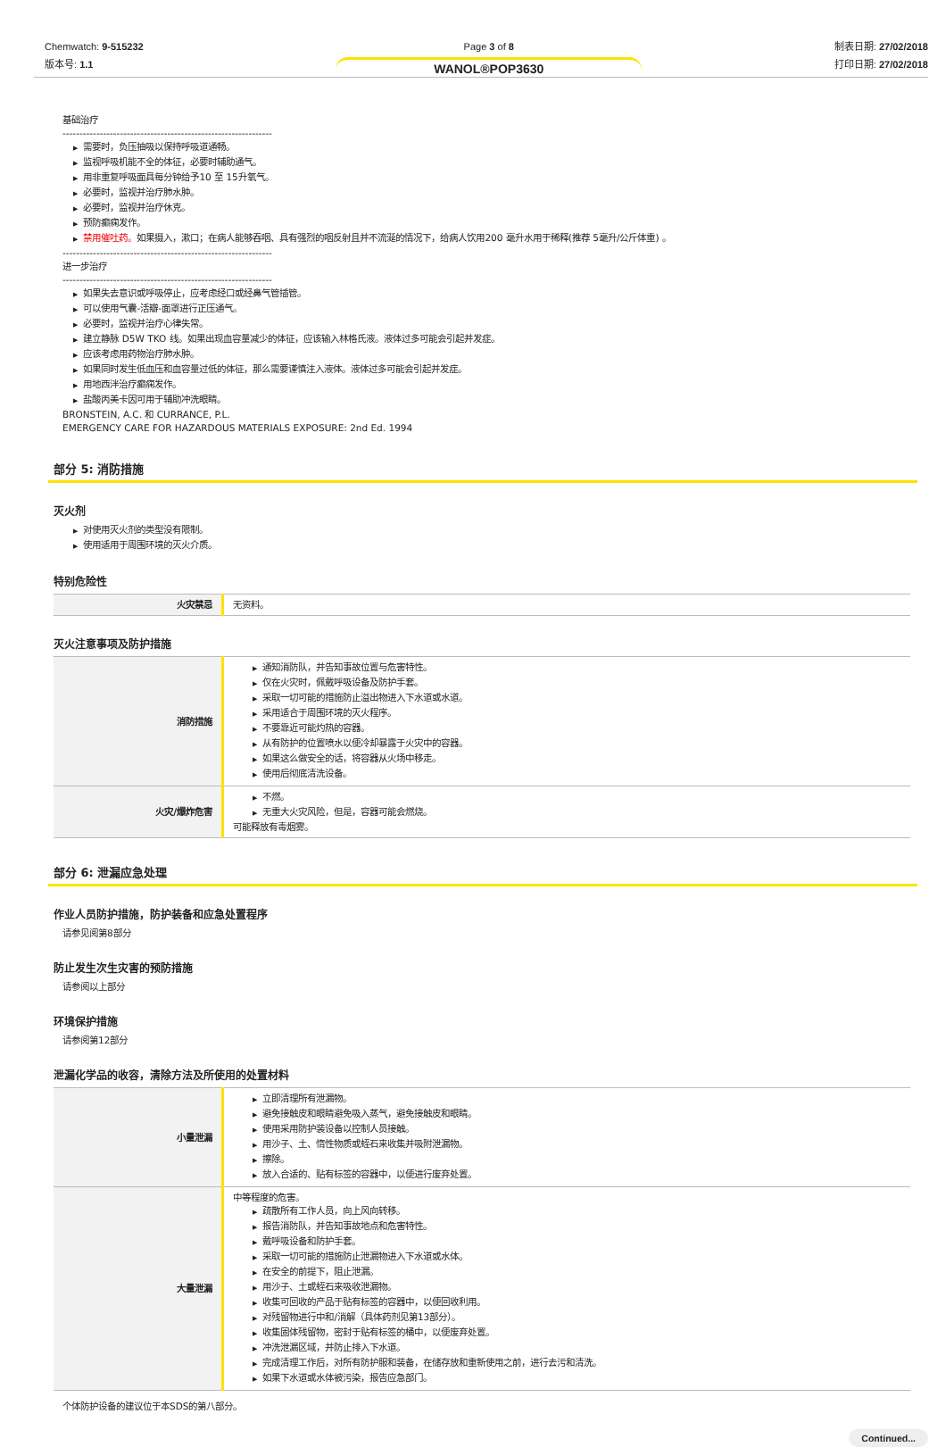Chemwatch: 9-515232
版本号: 1.1
Page 3 of 8
WANOL®POP3630
制表日期: 27/02/2018
打印日期: 27/02/2018
基础治疗
--------------------------------------------------------------
▶ 需要时，负压抽吸以保持呼吸道通畅。
▶ 监视呼吸机能不全的体征，必要时辅助通气。
▶ 用非重复呼吸面具每分钟给予10 至 15升氧气。
▶ 必要时，监视并治疗肺水肿。
▶ 必要时，监视并治疗休克。
▶ 预防癫痫发作。
▶ 禁用催吐药。如果摄入，漱口；在病人能够吞咽、具有强烈的咽反射且并不流涎的情况下，给病人饮用200 毫升水用于稀释(推荐 5毫升/公斤体重) 。
--------------------------------------------------------------
进一步治疗
--------------------------------------------------------------
▶ 如果失去意识或呼吸停止，应考虑经口或经鼻气管插管。
▶ 可以使用气囊-活瓣-面罩进行正压通气。
▶ 必要时，监视并治疗心律失常。
▶ 建立静脉 D5W TKO 线。如果出现血容量减少的体征，应该输入林格氏液。液体过多可能会引起并发症。
▶ 应该考虑用药物治疗肺水肿。
▶ 如果同时发生低血压和血容量过低的体征，那么需要谨慎注入液体。液体过多可能会引起并发症。
▶ 用地西泮治疗癫痫发作。
▶ 盐酸丙美卡因可用于辅助冲洗眼睛。
BRONSTEIN, A.C. 和 CURRANCE, P.L.
EMERGENCY CARE FOR HAZARDOUS MATERIALS EXPOSURE: 2nd Ed. 1994
部分 5: 消防措施
灭火剂
▶ 对使用灭火剂的类型没有限制。
▶ 使用适用于周围环境的灭火介质。
特别危险性
| 火灾禁忌 | 无资料。 |
灭火注意事项及防护措施
| 消防措施 | ▶ 通知消防队，并告知事故位置与危害特性。 ▶ 仅在火灾时，佩戴呼吸设备及防护手套。 ▶ 采取一切可能的措施防止溢出物进入下水道或水道。 ▶ 采用适合于周围环境的灭火程序。 ▶ 不要靠近可能灼热的容器。 ▶ 从有防护的位置喷水以便冷却暴露于火灾中的容器。 ▶ 如果这么做安全的话，将容器从火场中移走。 ▶ 使用后彻底清洗设备。 |
| 火灾/爆炸危害 | ▶ 不燃。 ▶ 无重大火灾风险，但是，容器可能会燃烧。 可能释放有毒烟雾。 |
部分 6: 泄漏应急处理
作业人员防护措施，防护装备和应急处置程序
请参见阅第8部分
防止发生次生灾害的预防措施
请参阅以上部分
环境保护措施
请参阅第12部分
泄漏化学品的收容，清除方法及所使用的处置材料
| 小量泄漏 | ▶ 立即清理所有泄漏物。 ▶ 避免接触皮和眼睛避免吸入蒸气，避免接触皮和眼睛。 ▶ 使用采用防护装设备以控制人员接触。 ▶ 用沙子、土、惰性物质或蛭石来收集并吸附泄漏物。 ▶ 擦除。 ▶ 放入合适的、贴有标签的容器中，以便进行废弃处置。 |
| 大量泄漏 | 中等程度的危害。 ▶ 疏散所有工作人员，向上风向转移。 ▶ 报告消防队，并告知事故地点和危害特性。 ▶ 戴呼吸设备和防护手套。 ▶ 采取一切可能的措施防止泄漏物进入下水道或水体。 ▶ 在安全的前提下，阻止泄漏。 ▶ 用沙子、土或蛭石来吸收泄漏物。 ▶ 收集可回收的产品于贴有标签的容器中，以便回收利用。 ▶ 对残留物进行中和/消解（具体药剂见第13部分）。 ▶ 收集固体残留物，密封于贴有标签的桶中，以便废弃处置。 ▶ 冲洗泄漏区域，并防止排入下水道。 ▶ 完成清理工作后，对所有防护服和装备，在储存放和重新使用之前，进行去污和清洗。 ▶ 如果下水道或水体被污染，报告应急部门。 |
个体防护设备的建议位于本SDS的第八部分。
Continued...